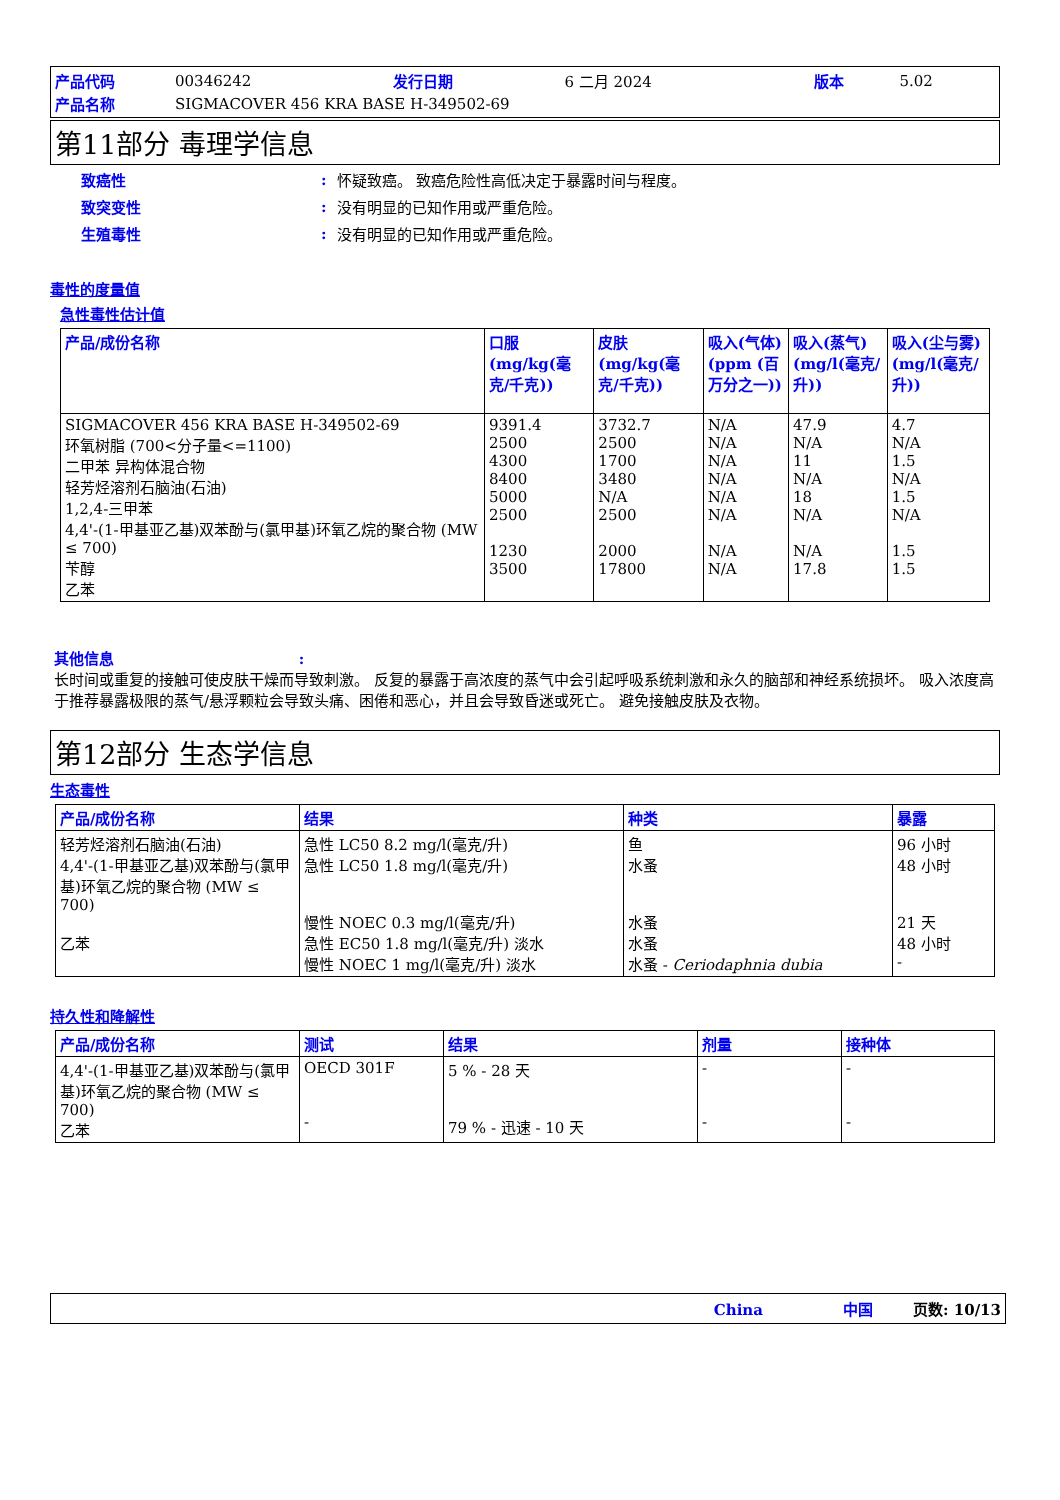| 产品代码 | 00346242 | 发行日期 | 6 二月 2024 | 版本 | 5.02 |
| 产品名称 | SIGMACOVER 456 KRA BASE H-349502-69 | | | | |
第11部分 毒理学信息
| 致癌性 | : | 怀疑致癌。 致癌危险性高低决定于暴露时间与程度。 |
| 致突变性 | : | 没有明显的已知作用或严重危险。 |
| 生殖毒性 | : | 没有明显的已知作用或严重危险。 |
毒性的度量值
急性毒性估计值
| 产品/成份名称 | 口服 (mg/kg(毫克/千克)) | 皮肤 (mg/kg(毫克/千克)) | 吸入(气体)(ppm (百万分之一)) | 吸入(蒸气)(mg/l(毫克/升)) | 吸入(尘与雾) (mg/l(毫克/升)) |
| --- | --- | --- | --- | --- | --- |
| SIGMACOVER 456 KRA BASE H-349502-69 环氧树脂 (700<分子量<=1100) 二甲苯 异构体混合物 轻芳烃溶剂石脑油(石油) 1,2,4-三甲苯 4,4'-(1-甲基亚乙基)双苯酚与(氯甲基)环氧乙烷的聚合物 (MW ≤ 700) 苄醇 乙苯 | 9391.4 2500 4300 8400 5000 2500 1230 3500 | 3732.7 2500 1700 3480 N/A 2500 2000 17800 | N/A N/A N/A N/A N/A N/A N/A N/A | 47.9 N/A 11 N/A 18 N/A N/A 17.8 | 4.7 N/A 1.5 N/A 1.5 N/A 1.5 1.5 |
其他信息 :
长时间或重复的接触可使皮肤干燥而导致刺激。 反复的暴露于高浓度的蒸气中会引起呼吸系统刺激和永久的脑部和神经系统损坏。 吸入浓度高于推荐暴露极限的蒸气/悬浮颗粒会导致头痛、困倦和恶心，并且会导致昏迷或死亡。 避免接触皮肤及衣物。
第12部分 生态学信息
生态毒性
| 产品/成份名称 | 结果 | 种类 | 暴露 |
| --- | --- | --- | --- |
| 轻芳烃溶剂石脑油(石油) 4,4'-(1-甲基亚乙基)双苯酚与(氯甲基)环氧乙烷的聚合物 (MW ≤ 700) 乙苯 | 急性 LC50 8.2 mg/l(毫克/升) 急性 LC50 1.8 mg/l(毫克/升) 慢性 NOEC 0.3 mg/l(毫克/升) 急性 EC50 1.8 mg/l(毫克/升) 淡水 慢性 NOEC 1 mg/l(毫克/升) 淡水 | 鱼 水蚤 水蚤 水蚤 水蚤 - Ceriodaphnia dubia | 96 小时 48 小时 21 天 48 小时 - |
持久性和降解性
| 产品/成份名称 | 测试 | 结果 | 剂量 | 接种体 |
| --- | --- | --- | --- | --- |
| 4,4'-(1-甲基亚乙基)双苯酚与(氯甲基)环氧乙烷的聚合物 (MW ≤ 700) 乙苯 | OECD 301F - | 5 % - 28 天 79 % - 迅速 - 10 天 | - - | - - |
China 中国 页数: 10/13